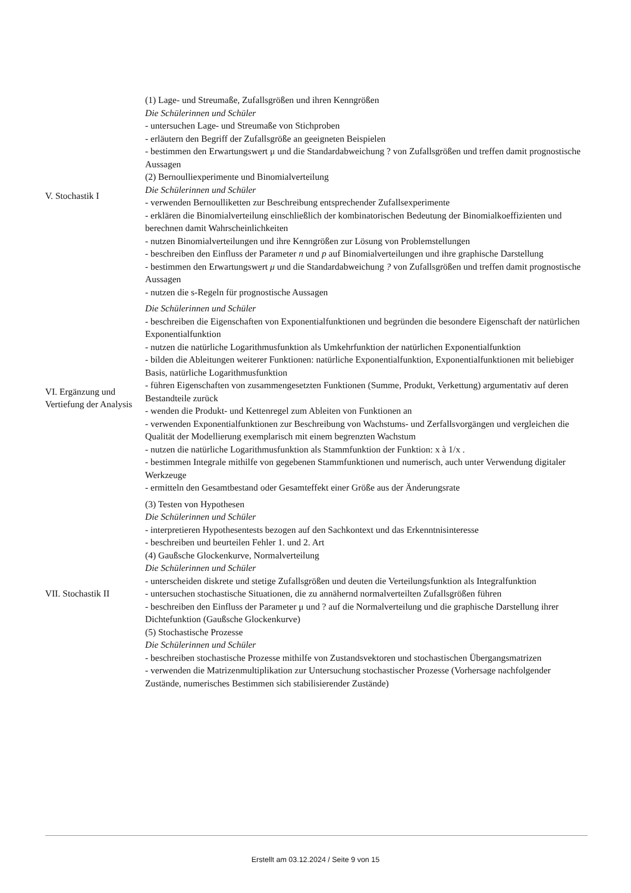| V. Stochastik I | (1) Lage- und Streumaße, Zufallsgrößen und ihren Kenngrößen Die Schülerinnen und Schüler - untersuchen Lage- und Streumaße von Stichproben - erläutern den Begriff der Zufallsgröße an geeigneten Beispielen - bestimmen den Erwartungswert μ und die Standardabweichung ? von Zufallsgrößen und treffen damit prognostische Aussagen (2) Bernoulliexperimente und Binomialverteilung Die Schülerinnen und Schüler - verwenden Bernoulliketten zur Beschreibung entsprechender Zufallsexperimente - erklären die Binomialverteilung einschließlich der kombinatorischen Bedeutung der Binomialkoeffizienten und berechnen damit Wahrscheinlichkeiten - nutzen Binomialverteilungen und ihre Kenngrößen zur Lösung von Problemstellungen - beschreiben den Einfluss der Parameter n und p auf Binomialverteilungen und ihre graphische Darstellung - bestimmen den Erwartungswert μ und die Standardabweichung ? von Zufallsgrößen und treffen damit prognostische Aussagen - nutzen die s-Regeln für prognostische Aussagen |
| VI. Ergänzung und Vertiefung der Analysis | Die Schülerinnen und Schüler - beschreiben die Eigenschaften von Exponentialfunktionen und begründen die besondere Eigenschaft der natürlichen Exponentialfunktion - nutzen die natürliche Logarithmusfunktion als Umkehrfunktion der natürlichen Exponentialfunktion - bilden die Ableitungen weiterer Funktionen: natürliche Exponentialfunktion, Exponentialfunktionen mit beliebiger Basis, natürliche Logarithmusfunktion - führen Eigenschaften von zusammengesetzten Funktionen (Summe, Produkt, Verkettung) argumentativ auf deren Bestandteile zurück - wenden die Produkt- und Kettenregel zum Ableiten von Funktionen an - verwenden Exponentialfunktionen zur Beschreibung von Wachstums- und Zerfallsvorgängen und vergleichen die Qualität der Modellierung exemplarisch mit einem begrenzten Wachstum - nutzen die natürliche Logarithmusfunktion als Stammfunktion der Funktion: x à 1/x . - bestimmen Integrale mithilfe von gegebenen Stammfunktionen und numerisch, auch unter Verwendung digitaler Werkzeuge - ermitteln den Gesamtbestand oder Gesamteffekt einer Größe aus der Änderungsrate |
| VII. Stochastik II | (3) Testen von Hypothesen Die Schülerinnen und Schüler - interpretieren Hypothesentests bezogen auf den Sachkontext und das Erkenntnisinteresse - beschreiben und beurteilen Fehler 1. und 2. Art (4) Gaußsche Glockenkurve, Normalverteilung Die Schülerinnen und Schüler - unterscheiden diskrete und stetige Zufallsgrößen und deuten die Verteilungsfunktion als Integralfunktion - untersuchen stochastische Situationen, die zu annähernd normalverteilten Zufallsgrößen führen - beschreiben den Einfluss der Parameter μ und ? auf die Normalverteilung und die graphische Darstellung ihrer Dichtefunktion (Gaußsche Glockenkurve) (5) Stochastische Prozesse Die Schülerinnen und Schüler - beschreiben stochastische Prozesse mithilfe von Zustandsvektoren und stochastischen Übergangsmatrizen - verwenden die Matrizenmultiplikation zur Untersuchung stochastischer Prozesse (Vorhersage nachfolgender Zustände, numerisches Bestimmen sich stabilisierender Zustände) |
Erstellt am 03.12.2024 / Seite 9 von 15